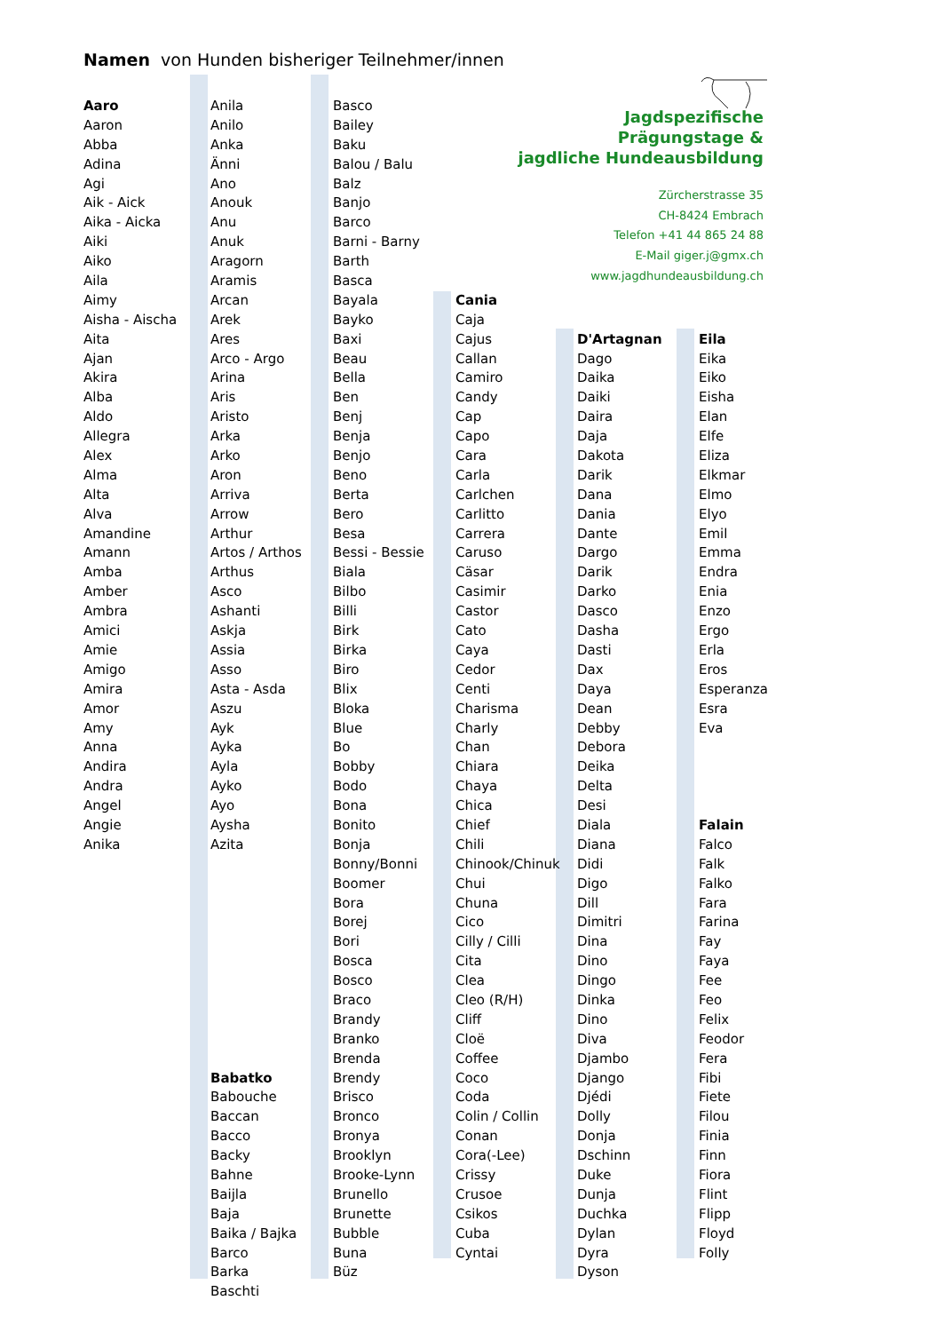Namen von Hunden bisheriger Teilnehmer/innen
Jagdspezifische
Prägungstage &
jagdliche Hundeausbildung
Zürcherstrasse 35
CH-8424 Embrach
Telefon +41 44 865 24 88
E-Mail giger.j@gmx.ch
www.jagdhundeausbildung.ch
Aaro
Aaron
Abba
Adina
Agi
Aik - Aick
Aika - Aicka
Aiki
Aiko
Aila
Aimy
Aisha - Aischa
Aita
Ajan
Akira
Alba
Aldo
Allegra
Alex
Alma
Alta
Alva
Amandine
Amann
Amba
Amber
Ambra
Amici
Amie
Amigo
Amira
Amor
Amy
Anna
Andira
Andra
Angel
Angie
Anika
Anila
Anilo
Anka
Änni
Ano
Anouk
Anu
Anuk
Aragorn
Aramis
Arcan
Arek
Ares
Arco - Argo
Arina
Aris
Aristo
Arka
Arko
Aron
Arriva
Arrow
Arthur
Artos / Arthos
Arthus
Asco
Ashanti
Askja
Assia
Asso
Asta - Asda
Aszu
Ayk
Ayka
Ayla
Ayko
Ayo
Aysha
Azita
Babatko
Babouche
Baccan
Bacco
Backy
Bahne
Baijla
Baja
Baika / Bajka
Barco
Barka
Baschti
Basco
Bailey
Baku
Balou / Balu
Balz
Banjo
Barco
Barni - Barny
Barth
Basca
Bayala
Bayko
Baxi
Beau
Bella
Ben
Benj
Benja
Benjo
Beno
Berta
Bero
Besa
Bessi - Bessie
Biala
Bilbo
Billi
Birk
Birka
Biro
Blix
Bloka
Blue
Bo
Bobby
Bodo
Bona
Bonito
Bonja
Bonny/Bonni
Boomer
Bora
Borej
Bori
Bosca
Bosco
Braco
Brandy
Branko
Brenda
Brendy
Brisco
Bronco
Bronya
Brooklyn
Brooke-Lynn
Brunello
Brunette
Bubble
Buna
Büz
Cania
Caja
Cajus
Callan
Camiro
Candy
Cap
Capo
Cara
Carla
Carlchen
Carlitto
Carrera
Caruso
Cäsar
Casimir
Castor
Cato
Caya
Cedor
Centi
Charisma
Charly
Chan
Chiara
Chaya
Chica
Chief
Chili
Chinook/Chinuk
Chui
Chuna
Cico
Cilly / Cilli
Cita
Clea
Cleo (R/H)
Cliff
Cloë
Coffee
Coco
Coda
Colin / Collin
Conan
Cora(-Lee)
Crissy
Crusoe
Csikos
Cuba
Cyntai
D'Artagnan
Dago
Daika
Daiki
Daira
Daja
Dakota
Darik
Dana
Dania
Dante
Dargo
Darik
Darko
Dasco
Dasha
Dasti
Dax
Daya
Dean
Debby
Debora
Deika
Delta
Desi
Diala
Diana
Didi
Digo
Dill
Dimitri
Dina
Dino
Dingo
Dinka
Dino
Diva
Djambo
Django
Djédi
Dolly
Donja
Dschinn
Duke
Dunja
Duchka
Dylan
Dyra
Dyson
Eila
Eika
Eiko
Eisha
Elan
Elfe
Eliza
Elkmar
Elmo
Elyo
Emil
Emma
Endra
Enia
Enzo
Ergo
Erla
Eros
Esperanza
Esra
Eva
Falain
Falco
Falk
Falko
Fara
Farina
Fay
Faya
Fee
Feo
Felix
Feodor
Fera
Fibi
Fiete
Filou
Finia
Finn
Fiora
Flint
Flipp
Floyd
Folly